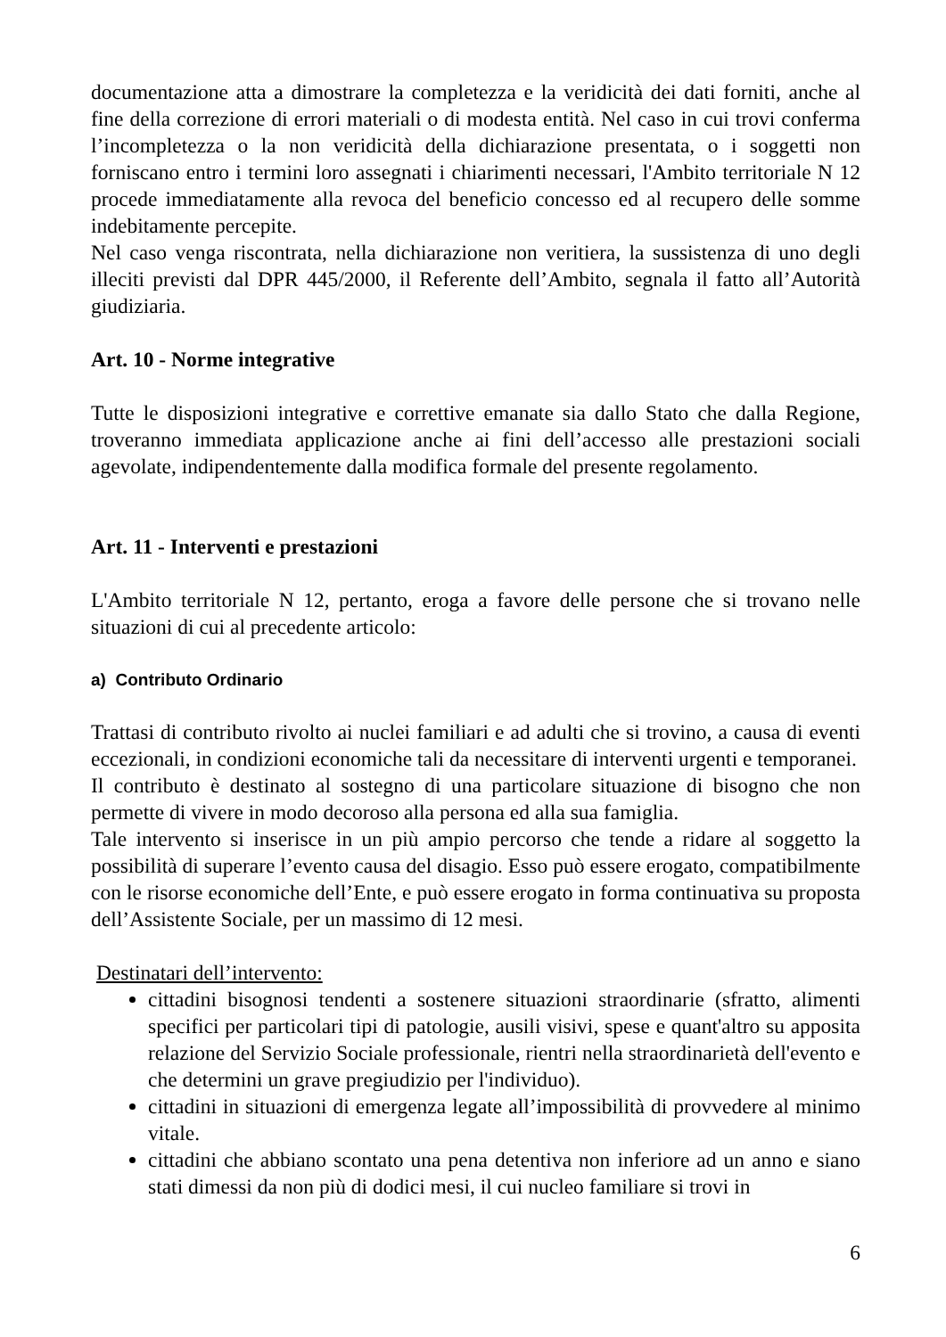documentazione atta a dimostrare la completezza e la veridicità dei dati forniti, anche al fine della correzione di errori materiali o di modesta entità. Nel caso in cui trovi conferma l’incompletezza o la non veridicità della dichiarazione presentata, o i soggetti non forniscano entro i termini loro assegnati i chiarimenti necessari, l'Ambito territoriale N 12 procede immediatamente alla revoca del beneficio concesso ed al recupero delle somme indebitamente percepite.
Nel caso venga riscontrata, nella dichiarazione non veritiera, la sussistenza di uno degli illeciti previsti dal DPR 445/2000, il Referente dell’Ambito, segnala il fatto all’Autorità giudiziaria.
Art. 10 - Norme integrative
Tutte le disposizioni integrative e correttive emanate sia dallo Stato che dalla Regione, troveranno immediata applicazione anche ai fini dell’accesso alle prestazioni sociali agevolate, indipendentemente dalla modifica formale del presente regolamento.
Art. 11 - Interventi e prestazioni
L'Ambito territoriale N 12, pertanto, eroga a favore delle persone che si trovano nelle situazioni di cui al precedente articolo:
a) Contributo Ordinario
Trattasi di contributo rivolto ai nuclei familiari e ad adulti che si trovino, a causa di eventi eccezionali, in condizioni economiche tali da necessitare di interventi urgenti e temporanei.
Il contributo è destinato al sostegno di una particolare situazione di bisogno che non permette di vivere in modo decoroso alla persona ed alla sua famiglia.
Tale intervento si inserisce in un più ampio percorso che tende a ridare al soggetto la possibilità di superare l’evento causa del disagio. Esso può essere erogato, compatibilmente con le risorse economiche dell’Ente, e può essere erogato in forma continuativa su proposta dell’Assistente Sociale, per un massimo di 12 mesi.
Destinatari dell’intervento:
cittadini bisognosi tendenti a sostenere situazioni straordinarie (sfratto, alimenti specifici per particolari tipi di patologie, ausili visivi, spese e quant'altro su apposita relazione del Servizio Sociale professionale, rientri nella straordinarietà dell'evento e che determini un grave pregiudizio per l'individuo).
cittadini in situazioni di emergenza legate all’impossibilità di provvedere al minimo vitale.
cittadini che abbiano scontato una pena detentiva non inferiore ad un anno e siano stati dimessi da non più di dodici mesi, il cui nucleo familiare si trovi in
6